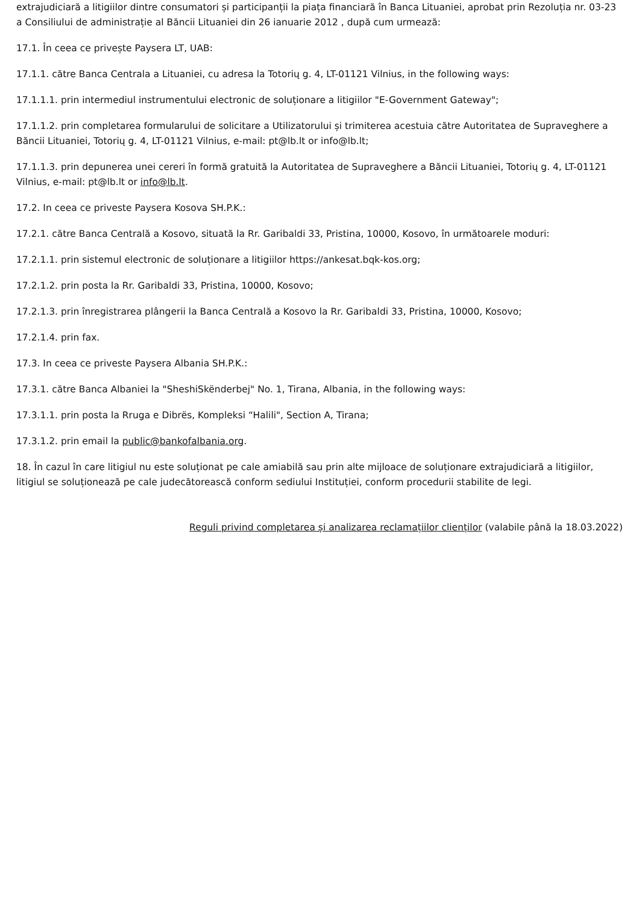extrajudiciară a litigiilor dintre consumatori și participanții la piața financiară în Banca Lituaniei, aprobat prin Rezoluția nr. 03-23 a Consiliului de administrație al Băncii Lituaniei din 26 ianuarie 2012 , după cum urmează:
17.1. În ceea ce privește Paysera LT, UAB:
17.1.1. către Banca Centrala a Lituaniei, cu adresa la Totorių g. 4, LT-01121 Vilnius, in the following ways:
17.1.1.1. prin intermediul instrumentului electronic de soluționare a litigiilor "E-Government Gateway";
17.1.1.2. prin completarea formularului de solicitare a Utilizatorului și trimiterea acestuia către Autoritatea de Supraveghere a Băncii Lituaniei, Totorių g. 4, LT-01121 Vilnius, e-mail: pt@lb.lt or info@lb.lt;
17.1.1.3. prin depunerea unei cereri în formă gratuită la Autoritatea de Supraveghere a Băncii Lituaniei, Totorių g. 4, LT-01121 Vilnius, e-mail: pt@lb.lt or info@lb.lt.
17.2. In ceea ce priveste Paysera Kosova SH.P.K.:
17.2.1. către Banca Centrală a Kosovo, situată la Rr. Garibaldi 33, Pristina, 10000, Kosovo, în următoarele moduri:
17.2.1.1. prin sistemul electronic de soluționare a litigiilor https://ankesat.bqk-kos.org;
17.2.1.2. prin posta la Rr. Garibaldi 33, Pristina, 10000, Kosovo;
17.2.1.3. prin înregistrarea plângerii la Banca Centrală a Kosovo la Rr. Garibaldi 33, Pristina, 10000, Kosovo;
17.2.1.4. prin fax.
17.3. In ceea ce priveste Paysera Albania SH.P.K.:
17.3.1. către Banca Albaniei la "SheshiSkënderbej" No. 1, Tirana, Albania, in the following ways:
17.3.1.1. prin posta la Rruga e Dibrës, Kompleksi “Halili", Section A, Tirana;
17.3.1.2. prin email la public@bankofalbania.org.
18. În cazul în care litigiul nu este soluționat pe cale amiabilă sau prin alte mijloace de soluționare extrajudiciară a litigiilor, litigiul se soluționează pe cale judecătorească conform sediului Instituției, conform procedurii stabilite de legi.
Reguli privind completarea și analizarea reclamațiilor clienților (valabile până la 18.03.2022)